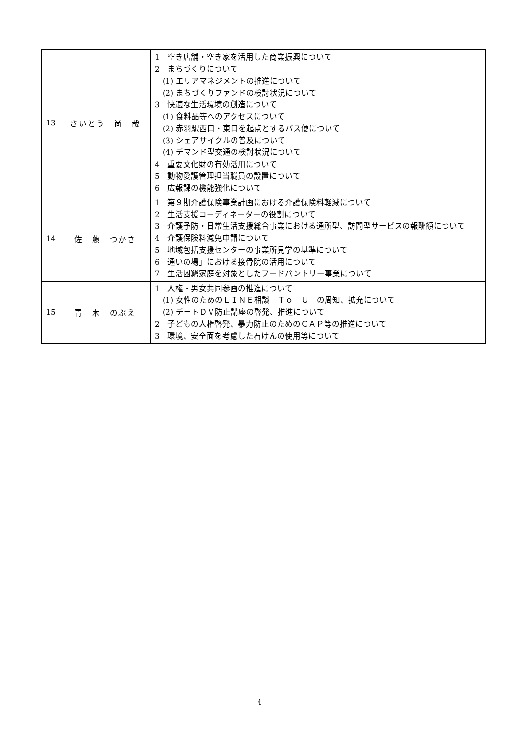| 13 | さいとう 尚 哉 | 1 空き店舗・空き家を活用した商業振興について 2 まちづくりについて (1) エリアマネジメントの推進について (2) まちづくりファンドの検討状況について 3 快適な生活環境の創造について (1) 食料品等へのアクセスについて (2) 赤羽駅西口・東口を起点とするバス便について (3) シェアサイクルの普及について (4) デマンド型交通の検討状況について 4 重要文化財の有効活用について 5 動物愛護管理担当職員の設置について 6 広報課の機能強化について |
| 14 | 佐 藤 つかさ | 1 第９期介護保険事業計画における介護保険料軽減について 2 生活支援コーディネーターの役割について 3 介護予防・日常生活支援総合事業における通所型、訪問型サービスの報酬額について 4 介護保険料減免申請について 5 地域包括支援センターの事業所見学の基準について 6「通いの場」における接骨院の活用について 7 生活困窮家庭を対象としたフードパントリー事業について |
| 15 | 青 木 のぶえ | 1 人権・男女共同参画の推進について (1) 女性のためのＬＩＮＥ相談 Ｔｏ Ｕ の周知、拡充について (2) デートＤＶ防止講座の啓発、推進について 2 子どもの人権啓発、暴力防止のためのＣＡＰ等の推進について 3 環境、安全面を考慮した石けんの使用等について |
4